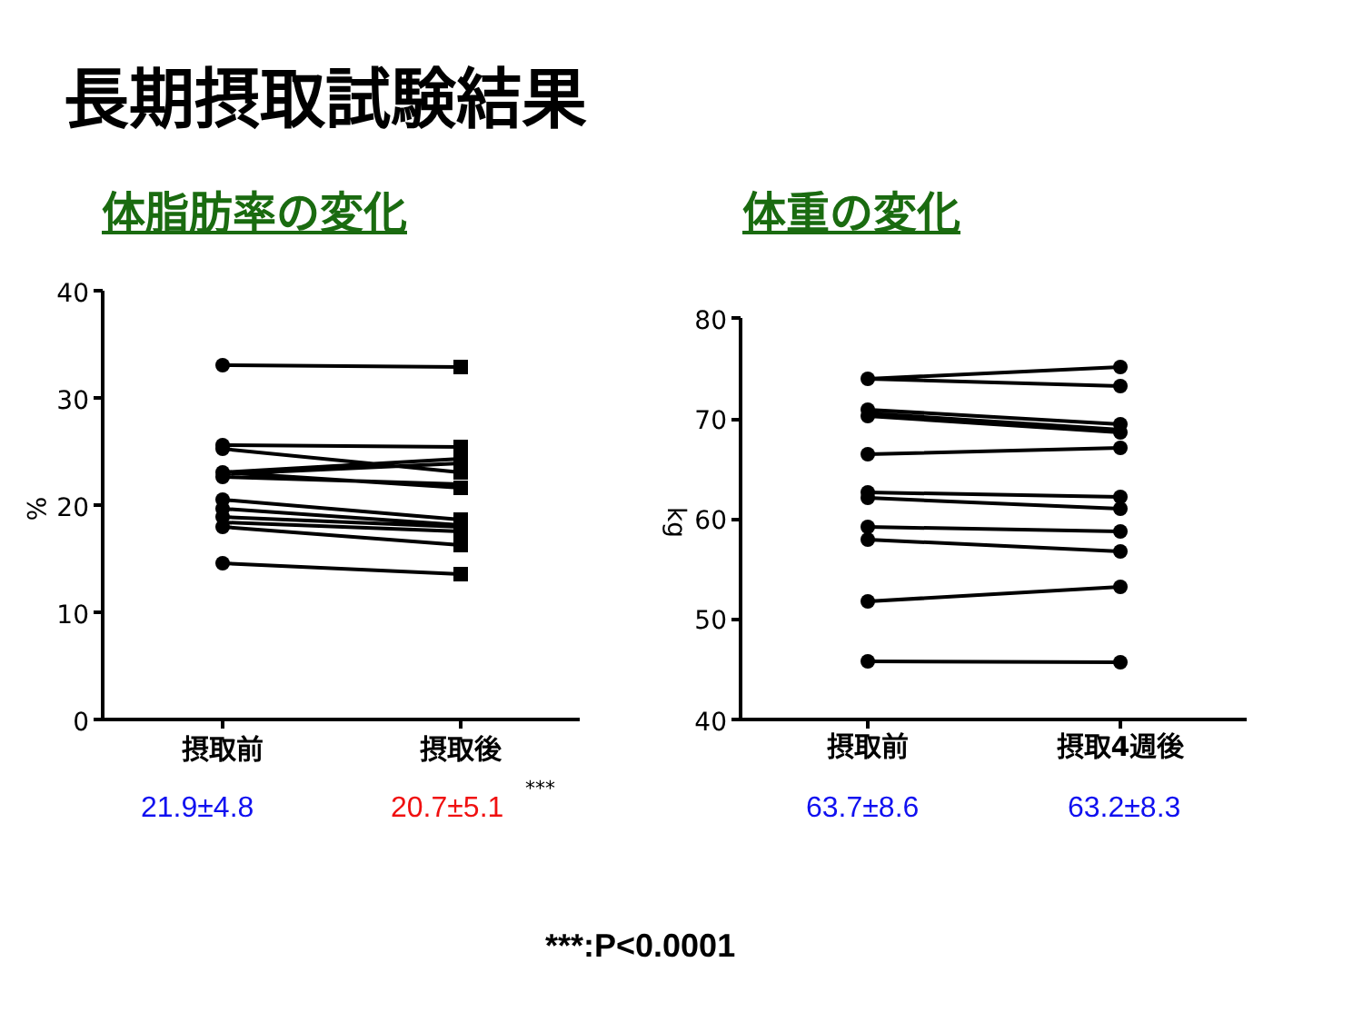長期摂取試験結果
体脂肪率の変化 体重の変化
40
30
20
10
0
80
70
60
50
40
%
kg
摂取前
摂取後
摂取前
摂取4週後
***
21.9±4.8 20.7±5.1 63.7±8.6 63.2±8.3
***:P<0.0001